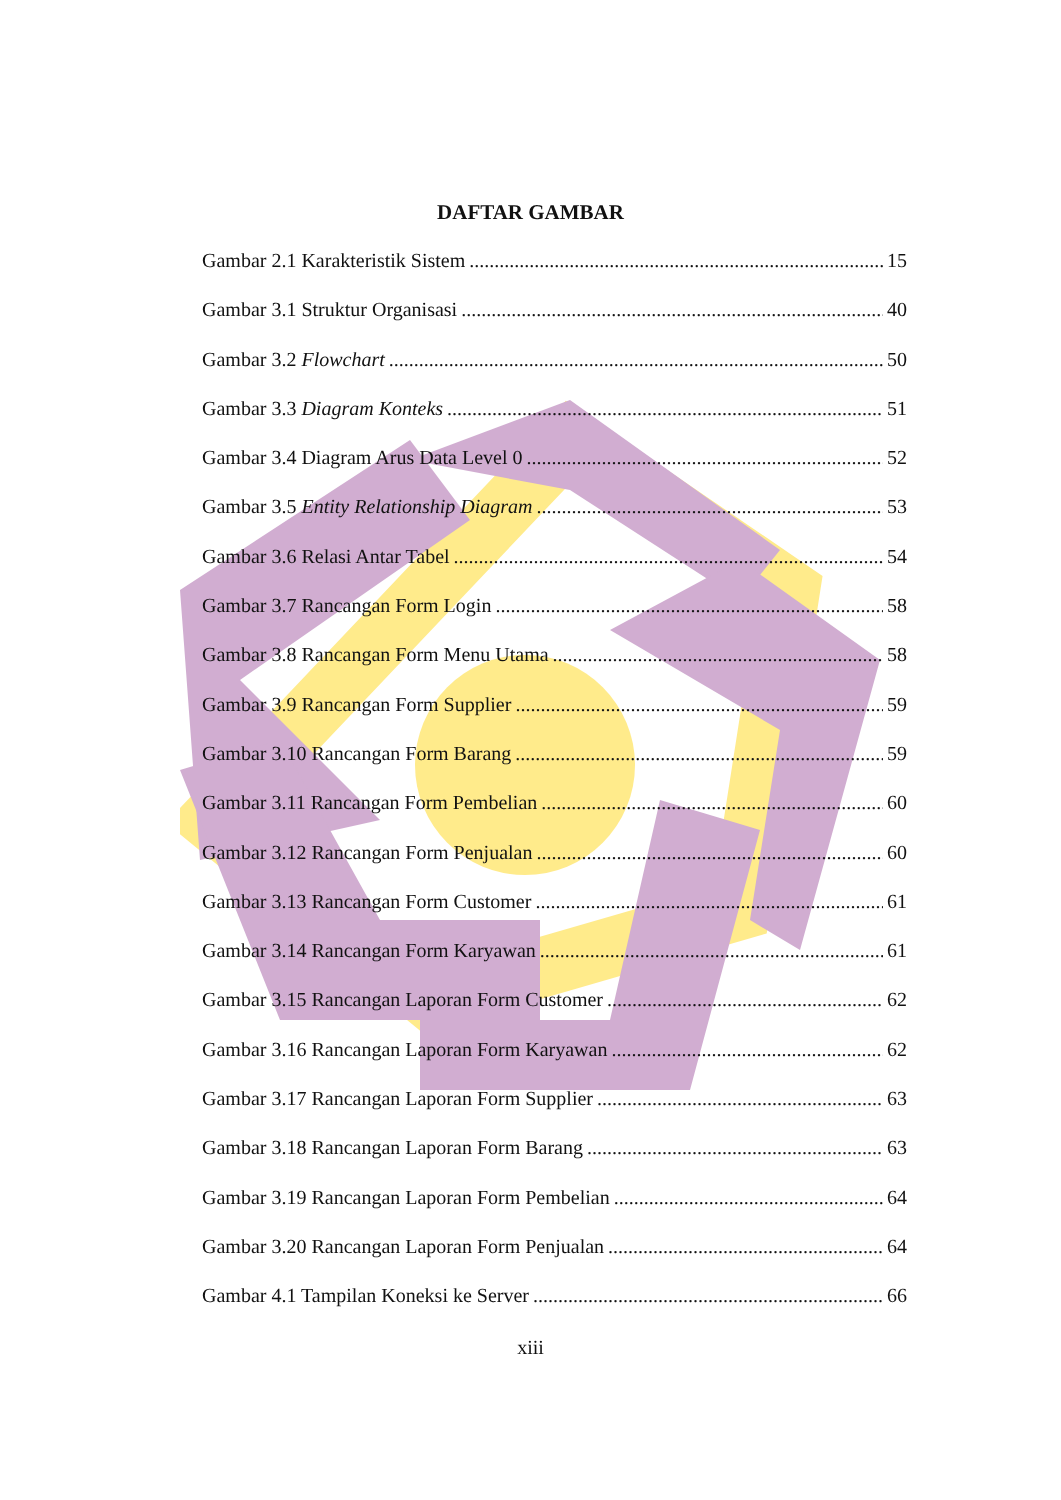DAFTAR GAMBAR
Gambar 2.1 Karakteristik Sistem 15
Gambar 3.1 Struktur Organisasi 40
Gambar 3.2 Flowchart 50
Gambar 3.3 Diagram Konteks 51
Gambar 3.4 Diagram Arus Data Level 0 52
Gambar 3.5 Entity Relationship Diagram 53
Gambar 3.6 Relasi Antar Tabel 54
Gambar 3.7 Rancangan Form Login 58
Gambar 3.8 Rancangan Form Menu Utama 58
Gambar 3.9 Rancangan Form Supplier 59
Gambar 3.10 Rancangan Form Barang 59
Gambar 3.11 Rancangan Form Pembelian 60
Gambar 3.12 Rancangan Form Penjualan 60
Gambar 3.13 Rancangan Form Customer 61
Gambar 3.14 Rancangan Form Karyawan 61
Gambar 3.15 Rancangan Laporan Form Customer 62
Gambar 3.16 Rancangan Laporan Form Karyawan 62
Gambar 3.17 Rancangan Laporan Form Supplier 63
Gambar 3.18 Rancangan Laporan Form Barang 63
Gambar 3.19 Rancangan Laporan Form Pembelian 64
Gambar 3.20 Rancangan Laporan Form Penjualan 64
Gambar 4.1 Tampilan Koneksi ke Server 66
xiii